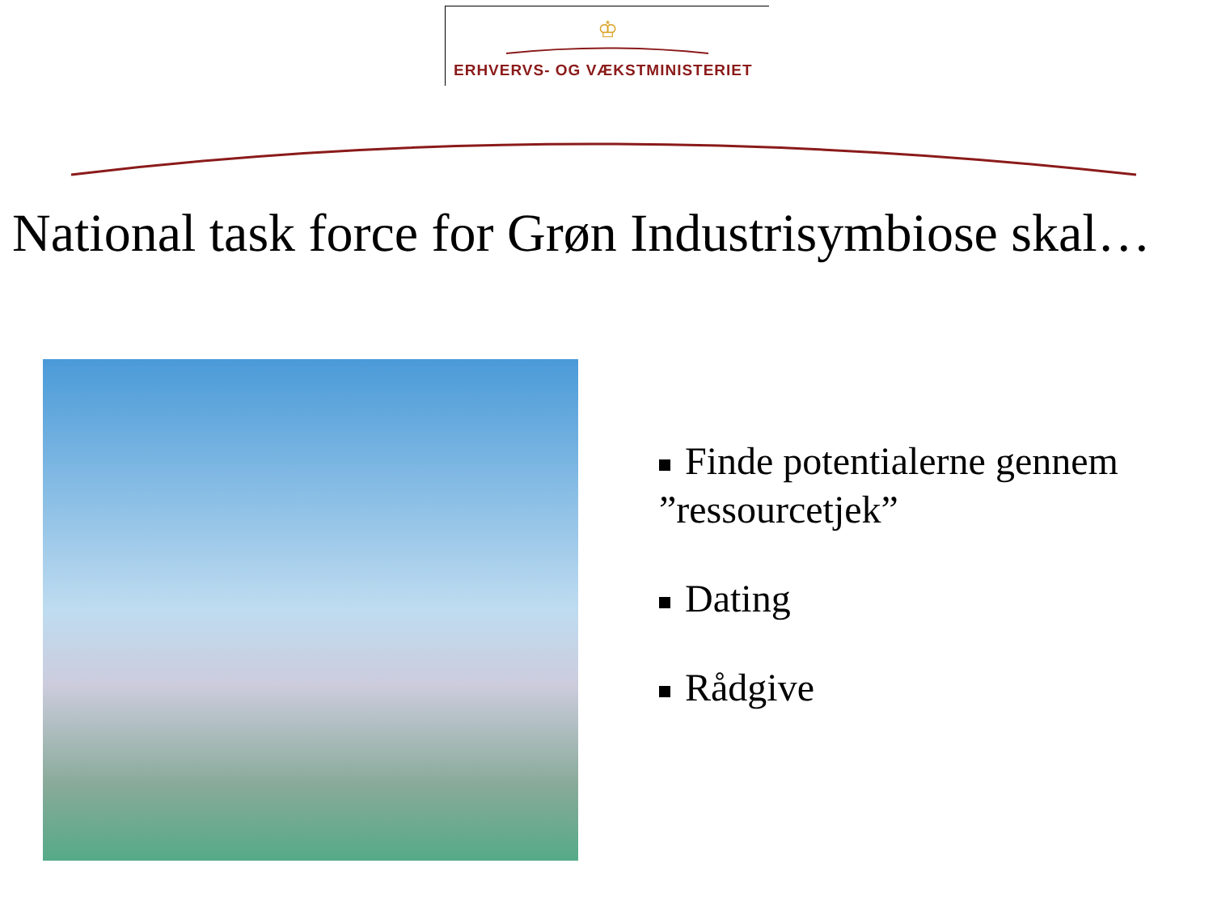♔
ERHVERVS- OG VÆKSTMINISTERIET
National task force for Grøn Industrisymbiose skal…
Finde potentialerne gennem ”ressourcetjek”
Dating
Rådgive